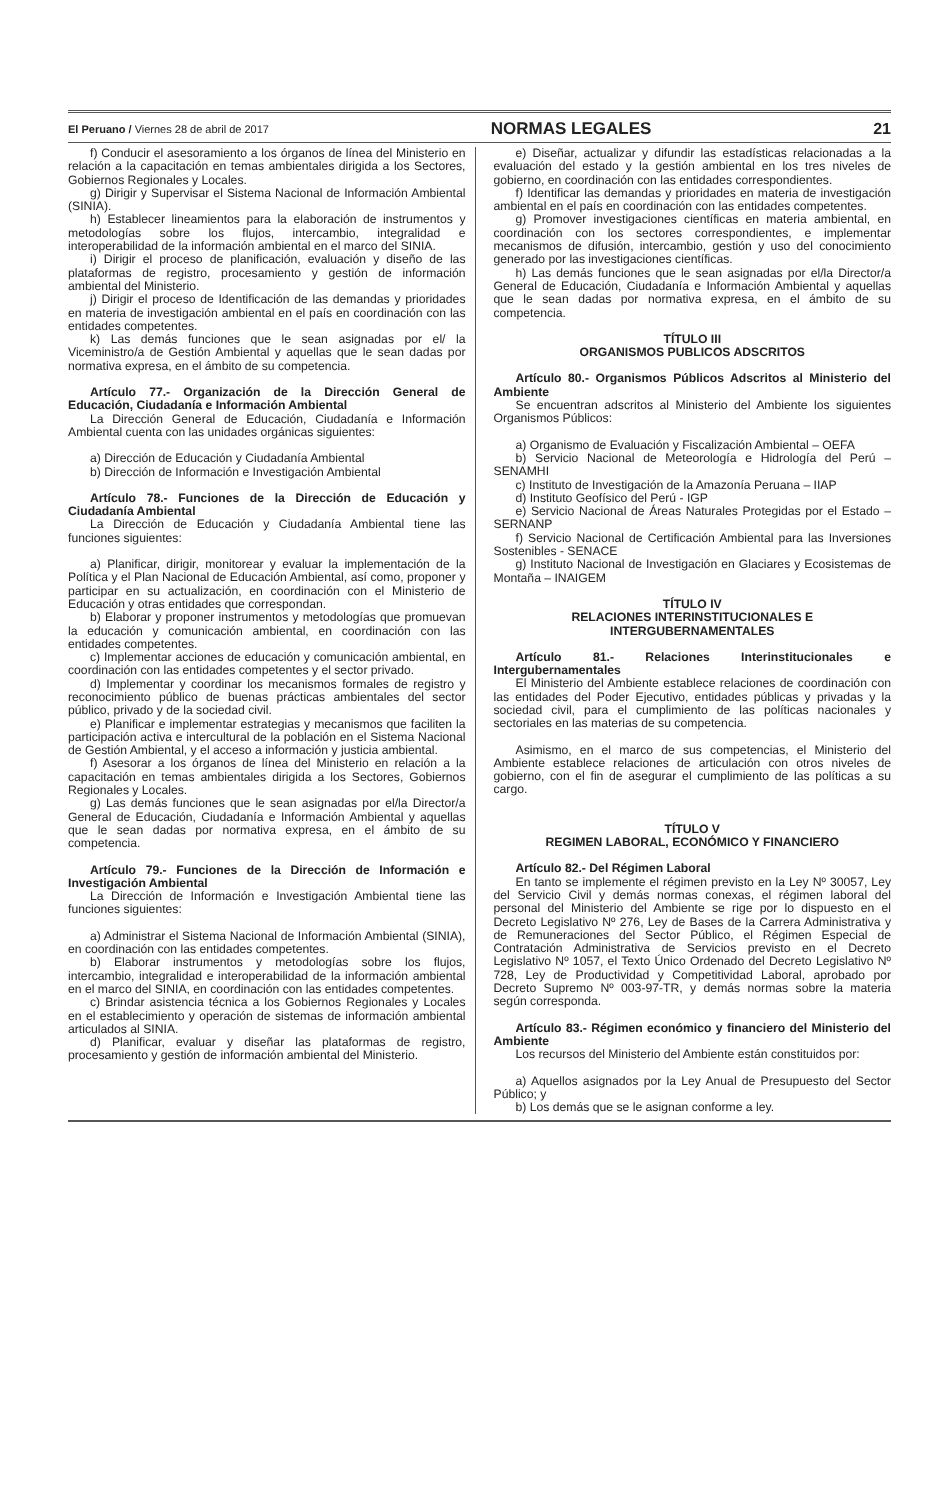El Peruano / Viernes 28 de abril de 2017 NORMAS LEGALES 21
f) Conducir el asesoramiento a los órganos de línea del Ministerio en relación a la capacitación en temas ambientales dirigida a los Sectores, Gobiernos Regionales y Locales.
g) Dirigir y Supervisar el Sistema Nacional de Información Ambiental (SINIA).
h) Establecer lineamientos para la elaboración de instrumentos y metodologías sobre los flujos, intercambio, integralidad e interoperabilidad de la información ambiental en el marco del SINIA.
i) Dirigir el proceso de planificación, evaluación y diseño de las plataformas de registro, procesamiento y gestión de información ambiental del Ministerio.
j) Dirigir el proceso de Identificación de las demandas y prioridades en materia de investigación ambiental en el país en coordinación con las entidades competentes.
k) Las demás funciones que le sean asignadas por el/ la Viceministro/a de Gestión Ambiental y aquellas que le sean dadas por normativa expresa, en el ámbito de su competencia.
Artículo 77.- Organización de la Dirección General de Educación, Ciudadanía e Información Ambiental
La Dirección General de Educación, Ciudadanía e Información Ambiental cuenta con las unidades orgánicas siguientes:
a) Dirección de Educación y Ciudadanía Ambiental
b) Dirección de Información e Investigación Ambiental
Artículo 78.- Funciones de la Dirección de Educación y Ciudadanía Ambiental
La Dirección de Educación y Ciudadanía Ambiental tiene las funciones siguientes:
a) Planificar, dirigir, monitorear y evaluar la implementación de la Política y el Plan Nacional de Educación Ambiental, así como, proponer y participar en su actualización, en coordinación con el Ministerio de Educación y otras entidades que correspondan.
b) Elaborar y proponer instrumentos y metodologías que promuevan la educación y comunicación ambiental, en coordinación con las entidades competentes.
c) Implementar acciones de educación y comunicación ambiental, en coordinación con las entidades competentes y el sector privado.
d) Implementar y coordinar los mecanismos formales de registro y reconocimiento público de buenas prácticas ambientales del sector público, privado y de la sociedad civil.
e) Planificar e implementar estrategias y mecanismos que faciliten la participación activa e intercultural de la población en el Sistema Nacional de Gestión Ambiental, y el acceso a información y justicia ambiental.
f) Asesorar a los órganos de línea del Ministerio en relación a la capacitación en temas ambientales dirigida a los Sectores, Gobiernos Regionales y Locales.
g) Las demás funciones que le sean asignadas por el/la Director/a General de Educación, Ciudadanía e Información Ambiental y aquellas que le sean dadas por normativa expresa, en el ámbito de su competencia.
Artículo 79.- Funciones de la Dirección de Información e Investigación Ambiental
La Dirección de Información e Investigación Ambiental tiene las funciones siguientes:
a) Administrar el Sistema Nacional de Información Ambiental (SINIA), en coordinación con las entidades competentes.
b) Elaborar instrumentos y metodologías sobre los flujos, intercambio, integralidad e interoperabilidad de la información ambiental en el marco del SINIA, en coordinación con las entidades competentes.
c) Brindar asistencia técnica a los Gobiernos Regionales y Locales en el establecimiento y operación de sistemas de información ambiental articulados al SINIA.
d) Planificar, evaluar y diseñar las plataformas de registro, procesamiento y gestión de información ambiental del Ministerio.
e) Diseñar, actualizar y difundir las estadísticas relacionadas a la evaluación del estado y la gestión ambiental en los tres niveles de gobierno, en coordinación con las entidades correspondientes.
f) Identificar las demandas y prioridades en materia de investigación ambiental en el país en coordinación con las entidades competentes.
g) Promover investigaciones científicas en materia ambiental, en coordinación con los sectores correspondientes, e implementar mecanismos de difusión, intercambio, gestión y uso del conocimiento generado por las investigaciones científicas.
h) Las demás funciones que le sean asignadas por el/la Director/a General de Educación, Ciudadanía e Información Ambiental y aquellas que le sean dadas por normativa expresa, en el ámbito de su competencia.
TÍTULO III
ORGANISMOS PUBLICOS ADSCRITOS
Artículo 80.- Organismos Públicos Adscritos al Ministerio del Ambiente
Se encuentran adscritos al Ministerio del Ambiente los siguientes Organismos Públicos:
a) Organismo de Evaluación y Fiscalización Ambiental – OEFA
b) Servicio Nacional de Meteorología e Hidrología del Perú – SENAMHI
c) Instituto de Investigación de la Amazonía Peruana – IIAP
d) Instituto Geofísico del Perú - IGP
e) Servicio Nacional de Áreas Naturales Protegidas por el Estado – SERNANP
f) Servicio Nacional de Certificación Ambiental para las Inversiones Sostenibles - SENACE
g) Instituto Nacional de Investigación en Glaciares y Ecosistemas de Montaña – INAIGEM
TÍTULO IV
RELACIONES INTERINSTITUCIONALES E
INTERGUBERNAMENTALES
Artículo 81.- Relaciones Interinstitucionales e Intergubernamentales
El Ministerio del Ambiente establece relaciones de coordinación con las entidades del Poder Ejecutivo, entidades públicas y privadas y la sociedad civil, para el cumplimiento de las políticas nacionales y sectoriales en las materias de su competencia.
Asimismo, en el marco de sus competencias, el Ministerio del Ambiente establece relaciones de articulación con otros niveles de gobierno, con el fin de asegurar el cumplimiento de las políticas a su cargo.
TÍTULO V
REGIMEN LABORAL, ECONÓMICO Y FINANCIERO
Artículo 82.- Del Régimen Laboral
En tanto se implemente el régimen previsto en la Ley Nº 30057, Ley del Servicio Civil y demás normas conexas, el régimen laboral del personal del Ministerio del Ambiente se rige por lo dispuesto en el Decreto Legislativo Nº 276, Ley de Bases de la Carrera Administrativa y de Remuneraciones del Sector Público, el Régimen Especial de Contratación Administrativa de Servicios previsto en el Decreto Legislativo Nº 1057, el Texto Único Ordenado del Decreto Legislativo Nº 728, Ley de Productividad y Competitividad Laboral, aprobado por Decreto Supremo Nº 003-97-TR, y demás normas sobre la materia según corresponda.
Artículo 83.- Régimen económico y financiero del Ministerio del Ambiente
Los recursos del Ministerio del Ambiente están constituidos por:
a) Aquellos asignados por la Ley Anual de Presupuesto del Sector Público; y
b) Los demás que se le asignan conforme a ley.